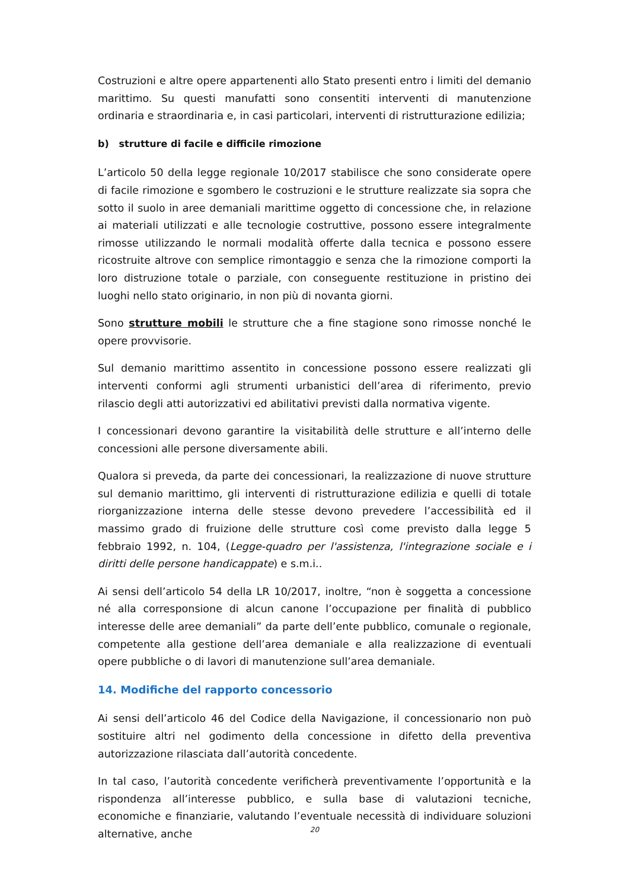Costruzioni e altre opere appartenenti allo Stato presenti entro i limiti del demanio marittimo. Su questi manufatti sono consentiti interventi di manutenzione ordinaria e straordinaria e, in casi particolari, interventi di ristrutturazione edilizia;
b) strutture di facile e difficile rimozione
L’articolo 50 della legge regionale 10/2017 stabilisce che sono considerate opere di facile rimozione e sgombero le costruzioni e le strutture realizzate sia sopra che sotto il suolo in aree demaniali marittime oggetto di concessione che, in relazione ai materiali utilizzati e alle tecnologie costruttive, possono essere integralmente rimosse utilizzando le normali modalità offerte dalla tecnica e possono essere ricostruite altrove con semplice rimontaggio e senza che la rimozione comporti la loro distruzione totale o parziale, con conseguente restituzione in pristino dei luoghi nello stato originario, in non più di novanta giorni.
Sono strutture mobili le strutture che a fine stagione sono rimosse nonché le opere provvisorie.
Sul demanio marittimo assentito in concessione possono essere realizzati gli interventi conformi agli strumenti urbanistici dell’area di riferimento, previo rilascio degli atti autorizzativi ed abilitativi previsti dalla normativa vigente.
I concessionari devono garantire la visitabilità delle strutture e all’interno delle concessioni alle persone diversamente abili.
Qualora si preveda, da parte dei concessionari, la realizzazione di nuove strutture sul demanio marittimo, gli interventi di ristrutturazione edilizia e quelli di totale riorganizzazione interna delle stesse devono prevedere l’accessibilità ed il massimo grado di fruizione delle strutture così come previsto dalla legge 5 febbraio 1992, n. 104, (Legge-quadro per l'assistenza, l'integrazione sociale e i diritti delle persone handicappate) e s.m.i..
Ai sensi dell’articolo 54 della LR 10/2017, inoltre, “non è soggetta a concessione né alla corresponsione di alcun canone l’occupazione per finalità di pubblico interesse delle aree demaniali” da parte dell’ente pubblico, comunale o regionale, competente alla gestione dell’area demaniale e alla realizzazione di eventuali opere pubbliche o di lavori di manutenzione sull’area demaniale.
14. Modifiche del rapporto concessorio
Ai sensi dell’articolo 46 del Codice della Navigazione, il concessionario non può sostituire altri nel godimento della concessione in difetto della preventiva autorizzazione rilasciata dall’autorità concedente.
In tal caso, l’autorità concedente verificherà preventivamente l’opportunità e la rispondenza all’interesse pubblico, e sulla base di valutazioni tecniche, economiche e finanziarie, valutando l’eventuale necessità di individuare soluzioni alternative, anche
20